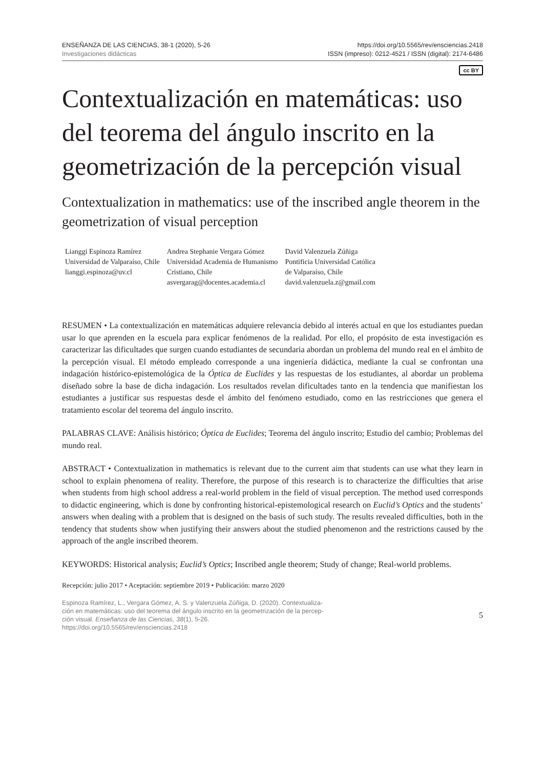ENSEÑANZA DE LAS CIENCIAS, 38-1 (2020), 5-26
Investigaciones didácticas
https://doi.org/10.5565/rev/ensciencias.2418
ISSN (impreso): 0212-4521 / ISSN (digital): 2174-6486
cc BY
Contextualización en matemáticas: uso del teorema del ángulo inscrito en la geometrización de la percepción visual
Contextualization in mathematics: use of the inscribed angle theorem in the geometrization of visual perception
Lianggi Espinoza Ramírez
Universidad de Valparaíso, Chile
lianggi.espinoza@uv.cl
Andrea Stephanie Vergara Gómez
Universidad Academia de Humanismo
Cristiano, Chile
asvergarag@docentes.academia.cl
David Valenzuela Zúñiga
Pontificia Universidad Católica
de Valparaíso, Chile
david.valenzuela.z@gmail.com
RESUMEN • La contextualización en matemáticas adquiere relevancia debido al interés actual en que los estudiantes puedan usar lo que aprenden en la escuela para explicar fenómenos de la realidad. Por ello, el propósito de esta investigación es caracterizar las dificultades que surgen cuando estudiantes de secundaria abordan un problema del mundo real en el ámbito de la percepción visual. El método empleado corresponde a una ingeniería didáctica, mediante la cual se confrontan una indagación histórico-epistemológica de la Óptica de Euclides y las respuestas de los estudiantes, al abordar un problema diseñado sobre la base de dicha indagación. Los resultados revelan dificultades tanto en la tendencia que manifiestan los estudiantes a justificar sus respuestas desde el ámbito del fenómeno estudiado, como en las restricciones que genera el tratamiento escolar del teorema del ángulo inscrito.
PALABRAS CLAVE: Análisis histórico; Óptica de Euclides; Teorema del ángulo inscrito; Estudio del cambio; Problemas del mundo real.
ABSTRACT • Contextualization in mathematics is relevant due to the current aim that students can use what they learn in school to explain phenomena of reality. Therefore, the purpose of this research is to characterize the difficulties that arise when students from high school address a real-world problem in the field of visual perception. The method used corresponds to didactic engineering, which is done by confronting historical-epistemological research on Euclid’s Optics and the students’ answers when dealing with a problem that is designed on the basis of such study. The results revealed difficulties, both in the tendency that students show when justifying their answers about the studied phenomenon and the restrictions caused by the approach of the angle inscribed theorem.
KEYWORDS: Historical analysis; Euclid’s Optics; Inscribed angle theorem; Study of change; Real-world problems.
Recepción: julio 2017 • Aceptación: septiembre 2019 • Publicación: marzo 2020
Espinoza Ramírez, L., Vergara Gómez, A. S. y Valenzuela Zúñiga, D. (2020). Contextualiza-
ción en matemáticas: uso del teorema del ángulo inscrito en la geometrización de la percep-
ción visual. Enseñanza de las Ciencias, 38(1), 5-26.
https://doi.org/10.5565/rev/ensciencias.2418
5